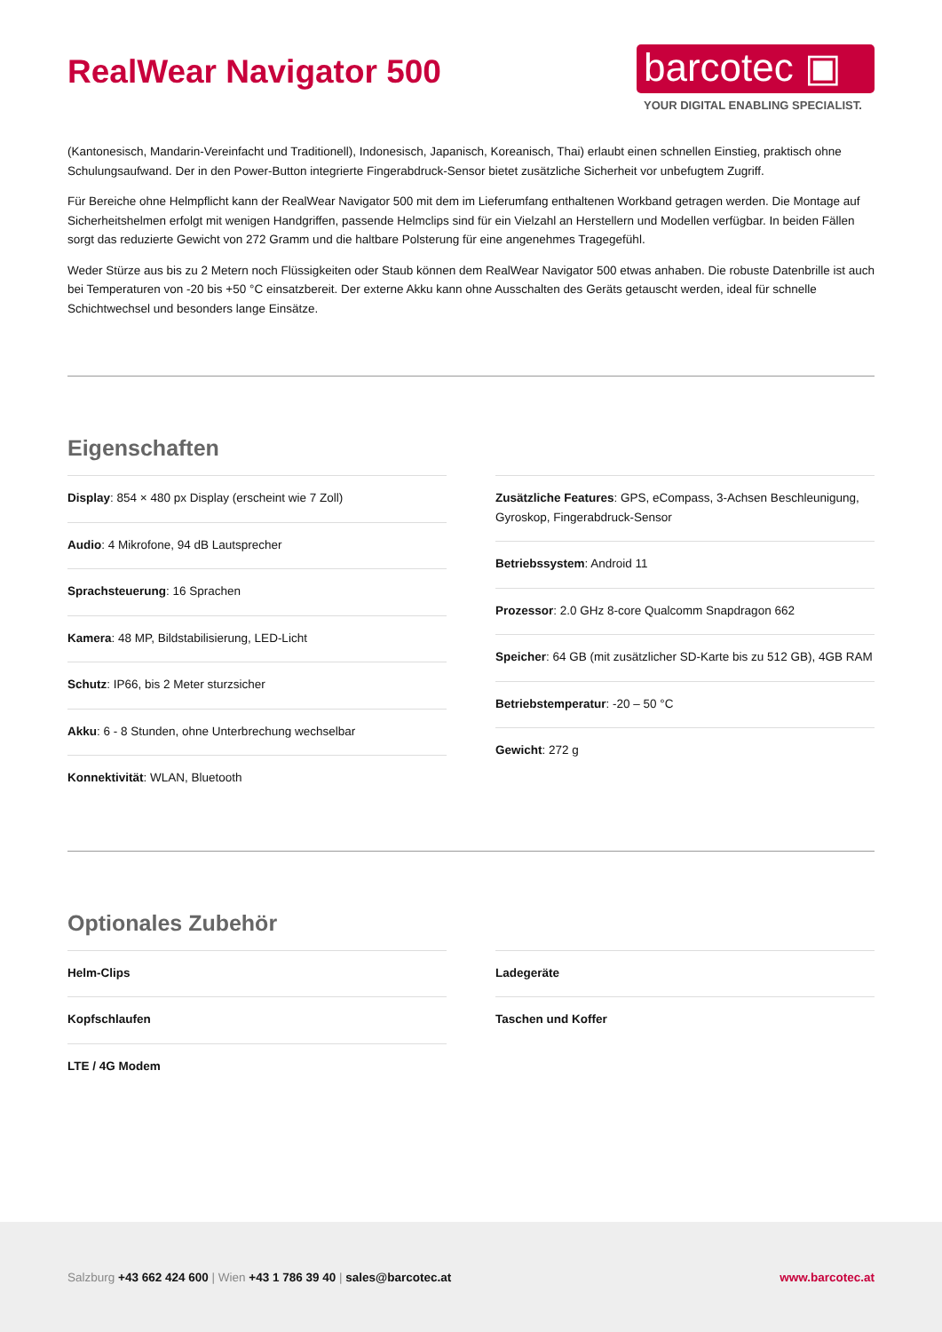RealWear Navigator 500
barcotec ▣
YOUR DIGITAL ENABLING SPECIALIST.
(Kantonesisch, Mandarin-Vereinfacht und Traditionell), Indonesisch, Japanisch, Koreanisch, Thai) erlaubt einen schnellen Einstieg, praktisch ohne Schulungsaufwand. Der in den Power-Button integrierte Fingerabdruck-Sensor bietet zusätzliche Sicherheit vor unbefugtem Zugriff.
Für Bereiche ohne Helmpflicht kann der RealWear Navigator 500 mit dem im Lieferumfang enthaltenen Workband getragen werden. Die Montage auf Sicherheitshelmen erfolgt mit wenigen Handgriffen, passende Helmclips sind für ein Vielzahl an Herstellern und Modellen verfügbar. In beiden Fällen sorgt das reduzierte Gewicht von 272 Gramm und die haltbare Polsterung für eine angenehmes Tragegefühl.
Weder Stürze aus bis zu 2 Metern noch Flüssigkeiten oder Staub können dem RealWear Navigator 500 etwas anhaben. Die robuste Datenbrille ist auch bei Temperaturen von -20 bis +50 °C einsatzbereit. Der externe Akku kann ohne Ausschalten des Geräts getauscht werden, ideal für schnelle Schichtwechsel und besonders lange Einsätze.
Eigenschaften
Display: 854 × 480 px Display (erscheint wie 7 Zoll)
Audio: 4 Mikrofone, 94 dB Lautsprecher
Sprachsteuerung: 16 Sprachen
Kamera: 48 MP, Bildstabilisierung, LED-Licht
Schutz: IP66, bis 2 Meter sturzsicher
Akku: 6 - 8 Stunden, ohne Unterbrechung wechselbar
Konnektivität: WLAN, Bluetooth
Zusätzliche Features: GPS, eCompass, 3-Achsen Beschleunigung, Gyroskop, Fingerabdruck-Sensor
Betriebssystem: Android 11
Prozessor: 2.0 GHz 8-core Qualcomm Snapdragon 662
Speicher: 64 GB (mit zusätzlicher SD-Karte bis zu 512 GB), 4GB RAM
Betriebstemperatur: -20 – 50 °C
Gewicht: 272 g
Optionales Zubehör
Helm-Clips
Kopfschlaufen
LTE / 4G Modem
Ladegeräte
Taschen und Koffer
Salzburg +43 662 424 600 | Wien +43 1 786 39 40 | sales@barcotec.at
www.barcotec.at